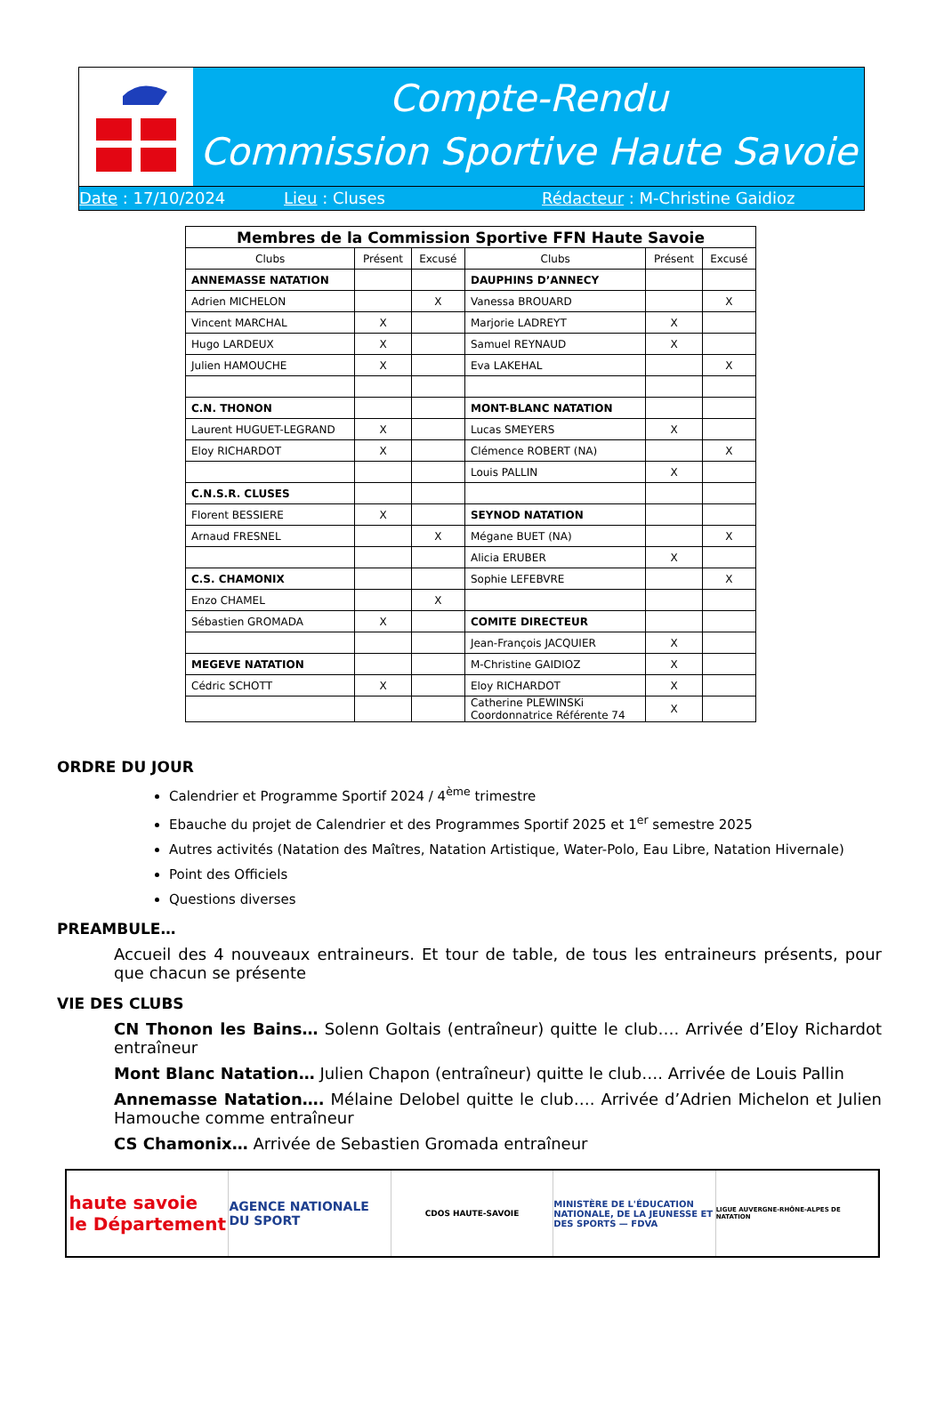Compte-Rendu
Commission Sportive Haute Savoie
Date : 17/10/2024 Lieu : Cluses Rédacteur : M-Christine Gaidioz
| Membres de la Commission Sportive FFN Haute Savoie | | | | | |
| --- | --- | --- | --- | --- | --- |
| Clubs | Présent | Excusé | Clubs | Présent | Excusé |
| ANNEMASSE NATATION | | | DAUPHINS D’ANNECY | | |
| Adrien MICHELON | | X | Vanessa BROUARD | | X |
| Vincent MARCHAL | X | | Marjorie LADREYT | X | |
| Hugo LARDEUX | X | | Samuel REYNAUD | X | |
| Julien HAMOUCHE | X | | Eva LAKEHAL | | X |
| C.N. THONON | | | MONT-BLANC NATATION | | |
| Laurent HUGUET-LEGRAND | X | | Lucas SMEYERS | X | |
| Eloy RICHARDOT | X | | Clémence ROBERT (NA) | | X |
| | | | Louis PALLIN | X | |
| C.N.S.R. CLUSES | | | | | |
| Florent BESSIERE | X | | SEYNOD NATATION | | |
| Arnaud FRESNEL | | X | Mégane BUET (NA) | | X |
| | | | Alicia ERUBER | X | |
| C.S. CHAMONIX | | | Sophie LEFEBVRE | | X |
| Enzo CHAMEL | | X | | | |
| Sébastien GROMADA | X | | COMITE DIRECTEUR | | |
| | | | Jean-François JACQUIER | X | |
| MEGEVE NATATION | | | M-Christine GAIDIOZ | X | |
| Cédric SCHOTT | X | | Eloy RICHARDOT | X | |
| | | | Catherine PLEWINSKi Coordonnatrice Référente 74 | X | |
ORDRE DU JOUR
Calendrier et Programme Sportif 2024 / 4<sup>ème</sup> trimestre
Ebauche du projet de Calendrier et des Programmes Sportif 2025 et 1<sup>er</sup> semestre 2025
Autres activités (Natation des Maîtres, Natation Artistique, Water-Polo, Eau Libre, Natation Hivernale)
Point des Officiels
Questions diverses
PREAMBULE…
Accueil des 4 nouveaux entraineurs. Et tour de table, de tous les entraineurs présents, pour que chacun se présente
VIE DES CLUBS
CN Thonon les Bains… Solenn Goltais (entraîneur) quitte le club…. Arrivée d’Eloy Richardot entraîneur
Mont Blanc Natation… Julien Chapon (entraîneur) quitte le club…. Arrivée de Louis Pallin
Annemasse Natation…. Mélaine Delobel quitte le club…. Arrivée d’Adrien Michelon et Julien Hamouche comme entraîneur
CS Chamonix… Arrivée de Sebastien Gromada entraîneur
haute savoie
le Département
AGENCE NATIONALE DU SPORT
CDOS HAUTE-SAVOIE MINISTÈRE DE L'ÉDUCATION NATIONALE, DE LA JEUNESSE ET DES SPORTS — FDVA
LIGUE AUVERGNE-RHÔNE-ALPES DE NATATION